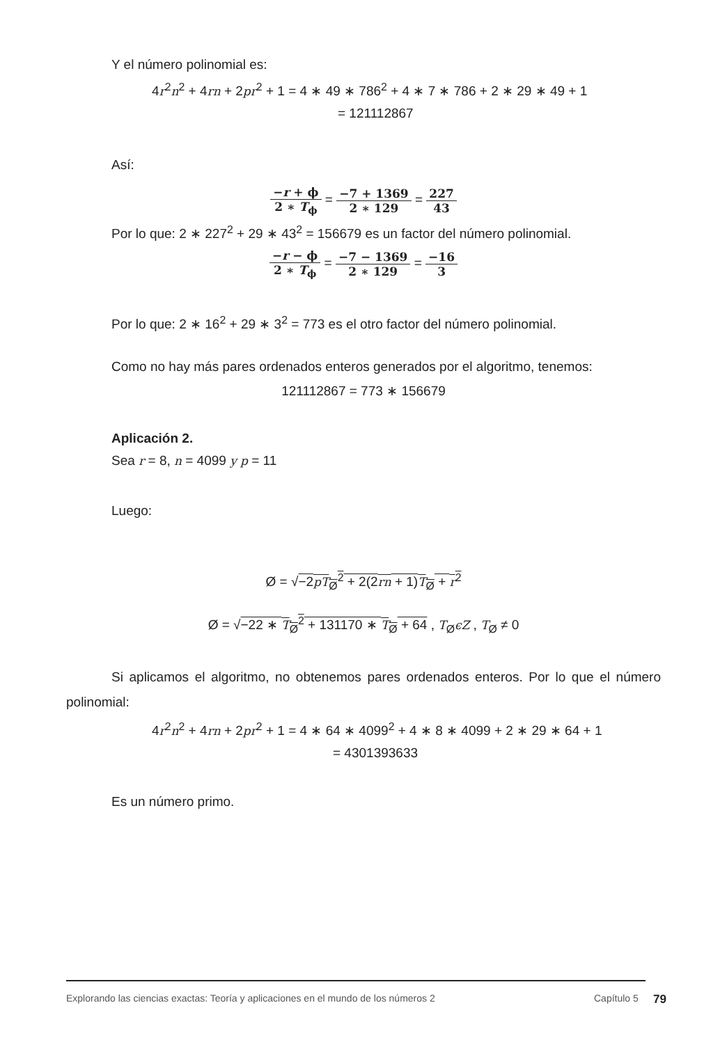Y el número polinomial es:
4r<sup>2</sup>n<sup>2</sup> + 4rn + 2pr<sup>2</sup> + 1 = 4 ∗ 49 ∗ 786<sup>2</sup> + 4 ∗ 7 ∗ 786 + 2 ∗ 29 ∗ 49 + 1
= 121112867
Así:
−r + ϕ 2 ∗ T<sub>ϕ</sub> = −7 + 1369 2 ∗ 129 = 227 43
Por lo que: 2 ∗ 227<sup>2</sup> + 29 ∗ 43<sup>2</sup> = 156679 es un factor del número polinomial.
−r − ϕ 2 ∗ T<sub>ϕ</sub> = −7 − 1369 2 ∗ 129 = −16 3
Por lo que: 2 ∗ 16<sup>2</sup> + 29 ∗ 3<sup>2</sup> = 773 es el otro factor del número polinomial.
Como no hay más pares ordenados enteros generados por el algoritmo, tenemos:
121112867 = 773 ∗ 156679
Aplicación 2.
Sea r = 8, n = 4099 y p = 11
Luego:
Ø = √−2pT<sub>Ø</sub><sup>2</sup> + 2(2rn + 1)T<sub>Ø</sub> + r<sup>2</sup>
Ø = √−22 ∗ T<sub>Ø</sub><sup>2</sup> + 131170 ∗ T<sub>Ø</sub> + 64 , T<sub>Ø</sub>ϵZ , T<sub>Ø</sub> ≠ 0
Si aplicamos el algoritmo, no obtenemos pares ordenados enteros. Por lo que el número polinomial:
4r<sup>2</sup>n<sup>2</sup> + 4rn + 2pr<sup>2</sup> + 1 = 4 ∗ 64 ∗ 4099<sup>2</sup> + 4 ∗ 8 ∗ 4099 + 2 ∗ 29 ∗ 64 + 1
= 4301393633
Es un número primo.
Explorando las ciencias exactas: Teoría y aplicaciones en el mundo de los números 2 Capítulo 5 79